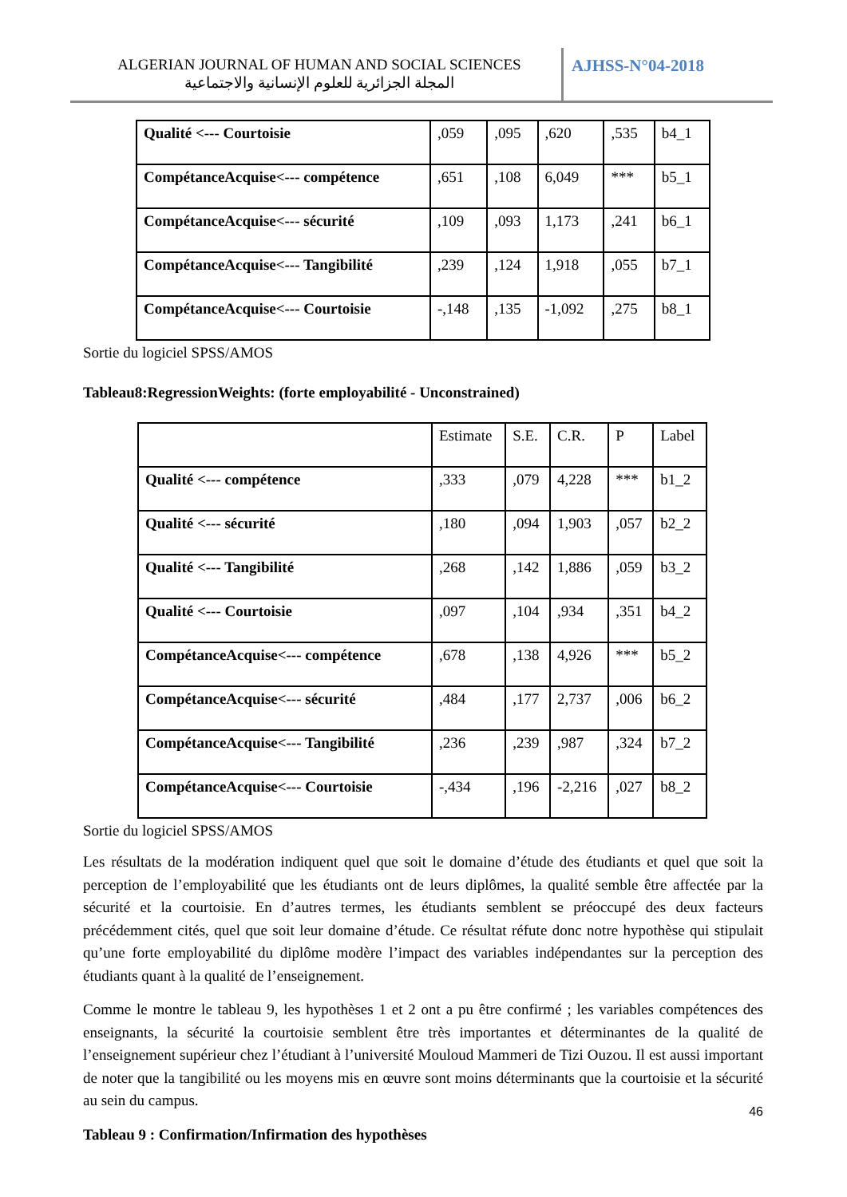ALGERIAN JOURNAL OF HUMAN AND SOCIAL SCIENCES
المجلة الجزائرية للعلوم الإنسانية والاجتماعية
AJHSS-N°04-2018
| Qualité <--- Courtoisie | ,059 | ,095 | ,620 | ,535 | b4_1 |
| CompétanceAcquise<--- compétence | ,651 | ,108 | 6,049 | *** | b5_1 |
| CompétanceAcquise<--- sécurité | ,109 | ,093 | 1,173 | ,241 | b6_1 |
| CompétanceAcquise<--- Tangibilité | ,239 | ,124 | 1,918 | ,055 | b7_1 |
| CompétanceAcquise<--- Courtoisie | -,148 | ,135 | -1,092 | ,275 | b8_1 |
Sortie du logiciel SPSS/AMOS
Tableau8:RegressionWeights: (forte employabilité - Unconstrained)
| | Estimate | S.E. | C.R. | P | Label |
| Qualité <--- compétence | ,333 | ,079 | 4,228 | *** | b1_2 |
| Qualité <--- sécurité | ,180 | ,094 | 1,903 | ,057 | b2_2 |
| Qualité <--- Tangibilité | ,268 | ,142 | 1,886 | ,059 | b3_2 |
| Qualité <--- Courtoisie | ,097 | ,104 | ,934 | ,351 | b4_2 |
| CompétanceAcquise<--- compétence | ,678 | ,138 | 4,926 | *** | b5_2 |
| CompétanceAcquise<--- sécurité | ,484 | ,177 | 2,737 | ,006 | b6_2 |
| CompétanceAcquise<--- Tangibilité | ,236 | ,239 | ,987 | ,324 | b7_2 |
| CompétanceAcquise<--- Courtoisie | -,434 | ,196 | -2,216 | ,027 | b8_2 |
Sortie du logiciel SPSS/AMOS
Les résultats de la modération indiquent quel que soit le domaine d’étude des étudiants et quel que soit la perception de l’employabilité que les étudiants ont de leurs diplômes, la qualité semble être affectée par la sécurité et la courtoisie. En d’autres termes, les étudiants semblent se préoccupé des deux facteurs précédemment cités, quel que soit leur domaine d’étude. Ce résultat réfute donc notre hypothèse qui stipulait qu’une forte employabilité du diplôme modère l’impact des variables indépendantes sur la perception des étudiants quant à la qualité de l’enseignement.
Comme le montre le tableau 9, les hypothèses 1 et 2 ont a pu être confirmé ; les variables compétences des enseignants, la sécurité la courtoisie semblent être très importantes et déterminantes de la qualité de l’enseignement supérieur chez l’étudiant à l’université Mouloud Mammeri de Tizi Ouzou. Il est aussi important de noter que la tangibilité ou les moyens mis en œuvre sont moins déterminants que la courtoisie et la sécurité au sein du campus.
Tableau 9 : Confirmation/Infirmation des hypothèses
46